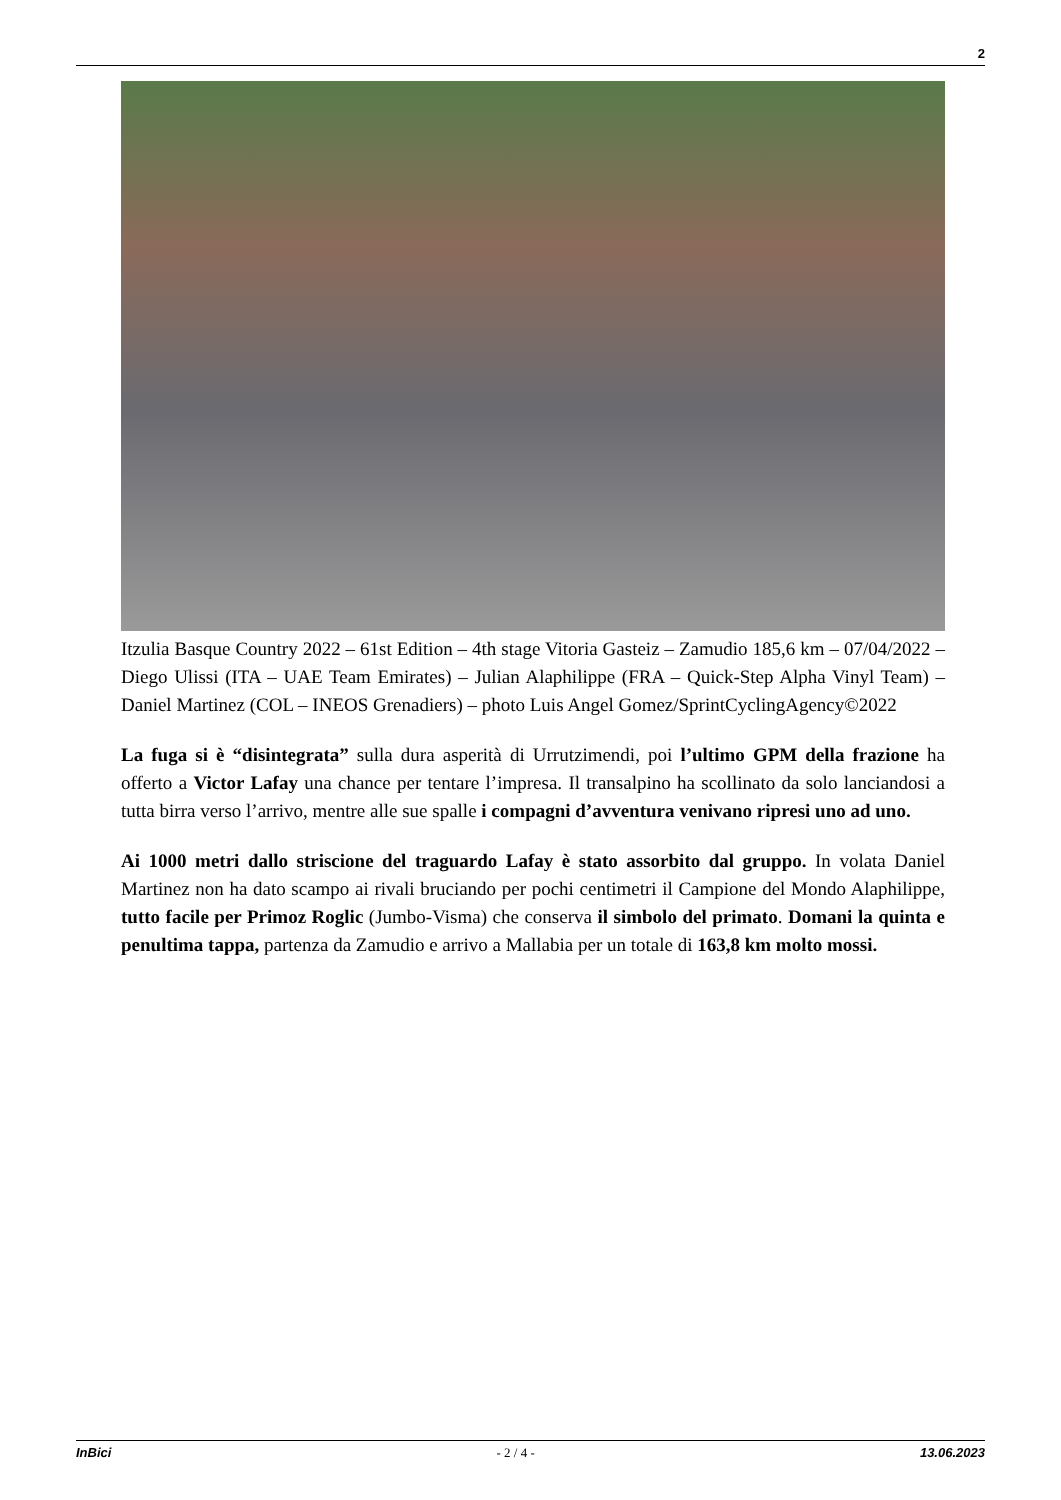2
Itzulia Basque Country 2022 – 61st Edition – 4th stage Vitoria Gasteiz – Zamudio 185,6 km – 07/04/2022 – Diego Ulissi (ITA – UAE Team Emirates) – Julian Alaphilippe (FRA – Quick-Step Alpha Vinyl Team) – Daniel Martinez (COL – INEOS Grenadiers) – photo Luis Angel Gomez/SprintCyclingAgency©2022
La fuga si è “disintegrata” sulla dura asperità di Urrutzimendi, poi l’ultimo GPM della frazione ha offerto a Victor Lafay una chance per tentare l’impresa. Il transalpino ha scollinato da solo lanciandosi a tutta birra verso l’arrivo, mentre alle sue spalle i compagni d’avventura venivano ripresi uno ad uno.
Ai 1000 metri dallo striscione del traguardo Lafay è stato assorbito dal gruppo. In volata Daniel Martinez non ha dato scampo ai rivali bruciando per pochi centimetri il Campione del Mondo Alaphilippe, tutto facile per Primoz Roglic (Jumbo-Visma) che conserva il simbolo del primato. Domani la quinta e penultima tappa, partenza da Zamudio e arrivo a Mallabia per un totale di 163,8 km molto mossi.
InBici - 2 / 4 - 13.06.2023